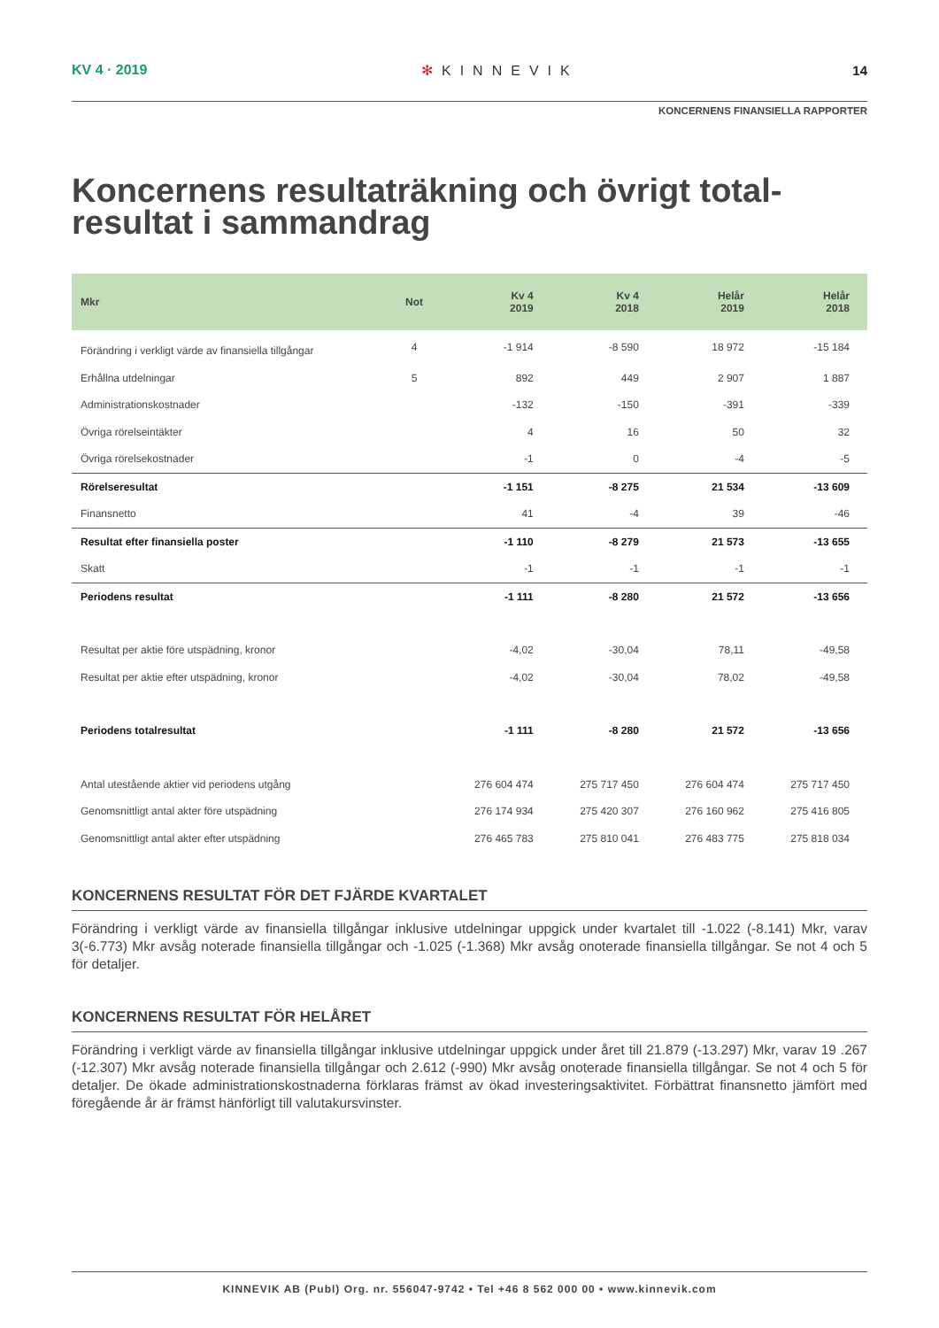KV 4 · 2019 ✻ KINNEVIK 14
KONCERNENS FINANSIELLA RAPPORTER
Koncernens resultaträkning och övrigt total-
resultat i sammandrag
| Mkr | Not | Kv 4 2019 | Kv 4 2018 | Helår 2019 | Helår 2018 |
| --- | --- | --- | --- | --- | --- |
| Förändring i verkligt värde av finansiella tillgångar | 4 | -1 914 | -8 590 | 18 972 | -15 184 |
| Erhållna utdelningar | 5 | 892 | 449 | 2 907 | 1 887 |
| Administrationskostnader | | -132 | -150 | -391 | -339 |
| Övriga rörelseintäkter | | 4 | 16 | 50 | 32 |
| Övriga rörelsekostnader | | -1 | 0 | -4 | -5 |
| Rörelseresultat | | -1 151 | -8 275 | 21 534 | -13 609 |
| Finansnetto | | 41 | -4 | 39 | -46 |
| Resultat efter finansiella poster | | -1 110 | -8 279 | 21 573 | -13 655 |
| Skatt | | -1 | -1 | -1 | -1 |
| Periodens resultat | | -1 111 | -8 280 | 21 572 | -13 656 |
| Resultat per aktie före utspädning, kronor | | -4,02 | -30,04 | 78,11 | -49,58 |
| Resultat per aktie efter utspädning, kronor | | -4,02 | -30,04 | 78,02 | -49,58 |
| Periodens totalresultat | | -1 111 | -8 280 | 21 572 | -13 656 |
| Antal utestående aktier vid periodens utgång | | 276 604 474 | 275 717 450 | 276 604 474 | 275 717 450 |
| Genomsnittligt antal akter före utspädning | | 276 174 934 | 275 420 307 | 276 160 962 | 275 416 805 |
| Genomsnittligt antal akter efter utspädning | | 276 465 783 | 275 810 041 | 276 483 775 | 275 818 034 |
KONCERNENS RESULTAT FÖR DET FJÄRDE KVARTALET
Förändring i verkligt värde av finansiella tillgångar inklusive utdelningar uppgick under kvartalet till -1.022 (-8.141) Mkr, varav 3(-6.773) Mkr avsåg noterade finansiella tillgångar och -1.025 (-1.368) Mkr avsåg onoterade finansiella tillgångar. Se not 4 och 5 för detaljer.
KONCERNENS RESULTAT FÖR HELÅRET
Förändring i verkligt värde av finansiella tillgångar inklusive utdelningar uppgick under året till 21.879 (-13.297) Mkr, varav 19 .267 (-12.307) Mkr avsåg noterade finansiella tillgångar och 2.612 (-990) Mkr avsåg onoterade finansiella tillgångar. Se not 4 och 5 för detaljer. De ökade administrationskostnaderna förklaras främst av ökad investeringsaktivitet. Förbättrat finansnetto jämfört med föregående år är främst hänförligt till valutakursvinster.
KINNEVIK AB (Publ) Org. nr. 556047-9742 • Tel +46 8 562 000 00 • www.kinnevik.com